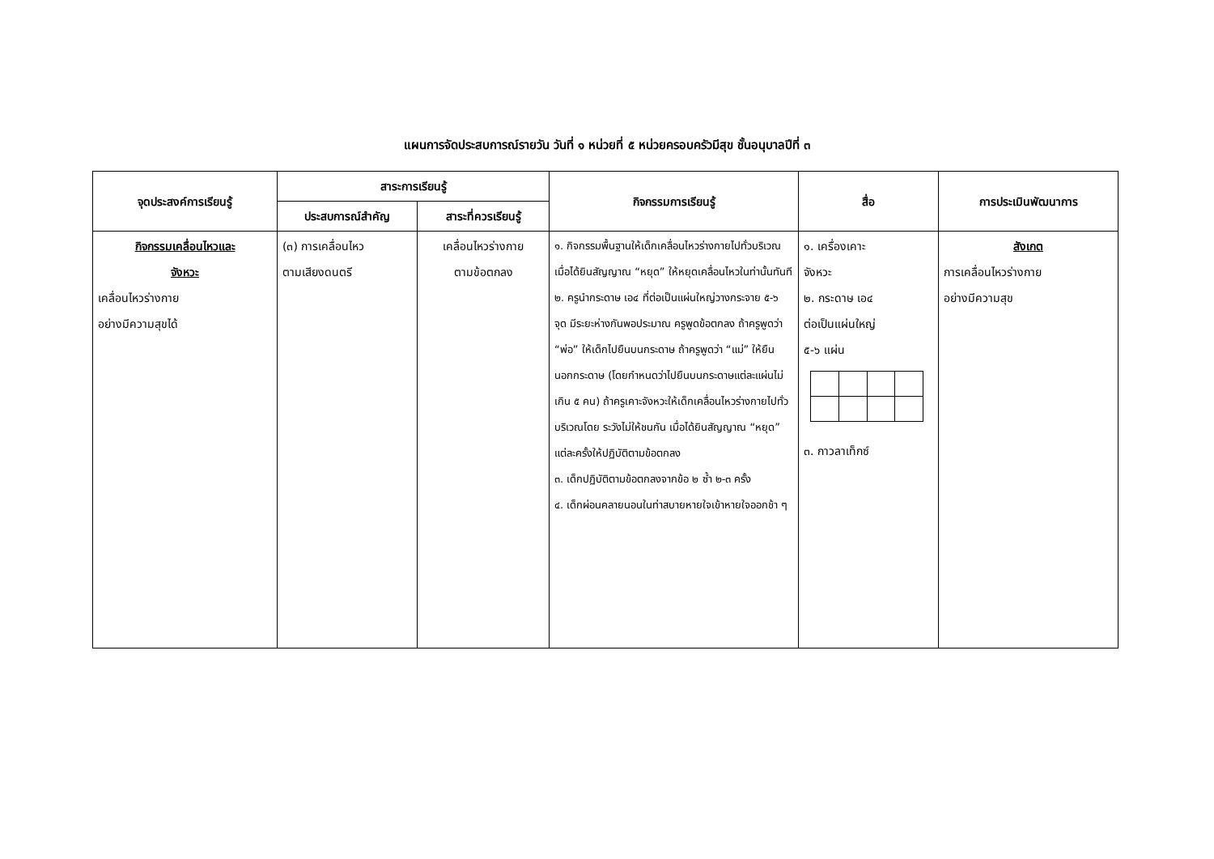แผนการจัดประสบการณ์รายวัน วันที่ ๑ หน่วยที่ ๕ หน่วยครอบครัวมีสุข ชั้นอนุบาลปีที่ ๓
| จุดประสงค์การเรียนรู้ | สาระการเรียนรู้ | | กิจกรรมการเรียนรู้ | สื่อ | การประเมินพัฒนาการ |
| --- | --- | --- | --- | --- | --- |
| | ประสบการณ์สำคัญ | สาระที่ควรเรียนรู้ | | | |
| กิจกรรมเคลื่อนไหวและ จังหวะ เคลื่อนไหวร่างกาย อย่างมีความสุขได้ | (๓) การเคลื่อนไหว ตามเสียงดนตรี | เคลื่อนไหวร่างกาย ตามข้อตกลง | ๑. กิจกรรมพื้นฐานให้เด็กเคลื่อนไหวร่างกายไปทั่วบริเวณ เมื่อได้ยินสัญญาณ “หยุด” ให้หยุดเคลื่อนไหวในท่านั้นทันที ๒. ครูนำกระดาษ เอ๔ ที่ต่อเป็นแผ่นใหญ่วางกระจาย ๕-๖ จุด มีระยะห่างกันพอประมาณ ครูพูดข้อตกลง ถ้าครูพูดว่า “พ่อ” ให้เด็กไปยืนบนกระดาษ ถ้าครูพูดว่า “แม่” ให้ยืนนอกกระดาษ (โดยกำหนดว่าไปยืนบนกระดาษแต่ละแผ่นไม่เกิน ๕ คน) ถ้าครูเคาะจังหวะให้เด็กเคลื่อนไหวร่างกายไปทั่วบริเวณโดย ระวังไม่ให้ชนกัน เมื่อได้ยินสัญญาณ “หยุด” แต่ละครั้งให้ปฏิบัติตามข้อตกลง ๓. เด็กปฏิบัติตามข้อตกลงจากข้อ ๒ ซ้ำ ๒-๓ ครั้ง ๔. เด็กผ่อนคลายนอนในท่าสบายหายใจเข้าหายใจออกช้า ๆ | ๑. เครื่องเคาะ จังหวะ ๒. กระดาษ เอ๔ ต่อเป็นแผ่นใหญ่ ๕-๖ แผ่น ๓. กาวลาเท็กซ์ | สังเกต การเคลื่อนไหวร่างกาย อย่างมีความสุข |